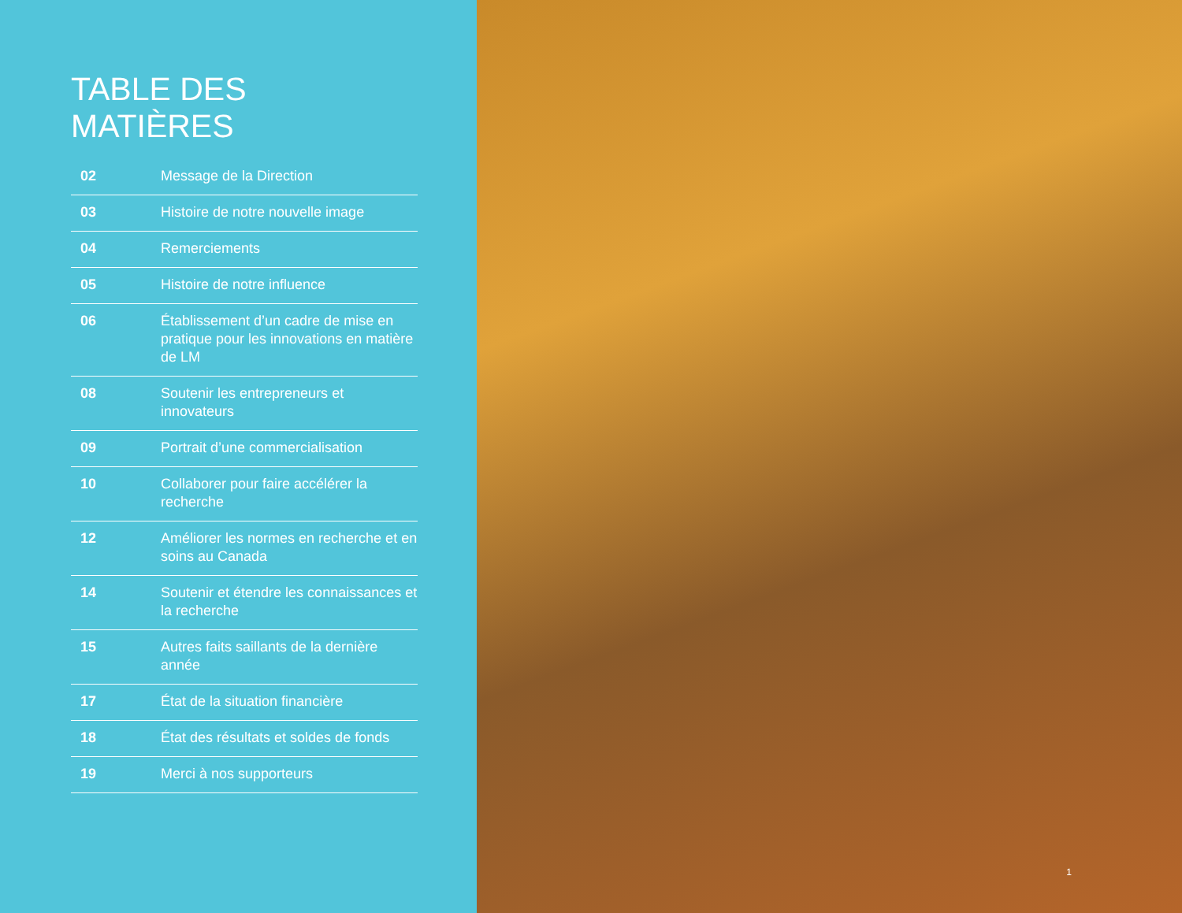TABLE DES MATIÈRES
02 Message de la Direction
03 Histoire de notre nouvelle image
04 Remerciements
05 Histoire de notre influence
06 Établissement d’un cadre de mise en pratique pour les innovations en matière de LM
08 Soutenir les entrepreneurs et innovateurs
09 Portrait d’une commercialisation
10 Collaborer pour faire accélérer la recherche
12 Améliorer les normes en recherche et en soins au Canada
14 Soutenir et étendre les connaissances et la recherche
15 Autres faits saillants de la dernière année
17 État de la situation financière
18 État des résultats et soldes de fonds
19 Merci à nos supporteurs
1